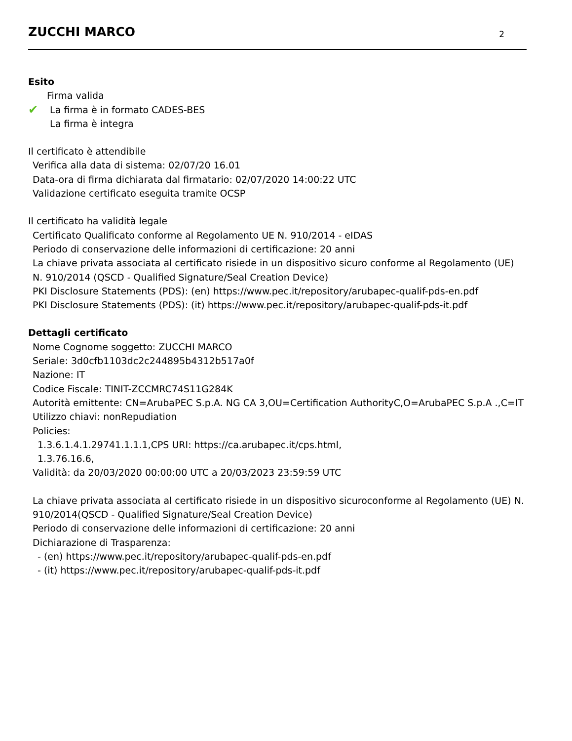ZUCCHI MARCO
2
Esito
✔
Firma valida
La firma è in formato CADES-BES
La firma è integra
Il certificato è attendibile
Verifica alla data di sistema: 02/07/20 16.01
Data-ora di firma dichiarata dal firmatario: 02/07/2020 14:00:22 UTC
Validazione certificato eseguita tramite OCSP
Il certificato ha validità legale
Certificato Qualificato conforme al Regolamento UE N. 910/2014 - eIDAS
Periodo di conservazione delle informazioni di certificazione: 20 anni
La chiave privata associata al certificato risiede in un dispositivo sicuro conforme al Regolamento (UE) N. 910/2014 (QSCD - Qualified Signature/Seal Creation Device)
PKI Disclosure Statements (PDS): (en) https://www.pec.it/repository/arubapec-qualif-pds-en.pdf
PKI Disclosure Statements (PDS): (it) https://www.pec.it/repository/arubapec-qualif-pds-it.pdf
Dettagli certificato
Nome Cognome soggetto: ZUCCHI MARCO
Seriale: 3d0cfb1103dc2c244895b4312b517a0f
Nazione: IT
Codice Fiscale: TINIT-ZCCMRC74S11G284K
Autorità emittente: CN=ArubaPEC S.p.A. NG CA 3,OU=Certification AuthorityC,O=ArubaPEC S.p.A .,C=IT
Utilizzo chiavi: nonRepudiation
Policies:
1.3.6.1.4.1.29741.1.1.1,CPS URI: https://ca.arubapec.it/cps.html,
1.3.76.16.6,
Validità: da 20/03/2020 00:00:00 UTC a 20/03/2023 23:59:59 UTC
La chiave privata associata al certificato risiede in un dispositivo sicuroconforme al Regolamento (UE) N. 910/2014(QSCD - Qualified Signature/Seal Creation Device)
Periodo di conservazione delle informazioni di certificazione: 20 anni
Dichiarazione di Trasparenza:
- (en) https://www.pec.it/repository/arubapec-qualif-pds-en.pdf
- (it) https://www.pec.it/repository/arubapec-qualif-pds-it.pdf